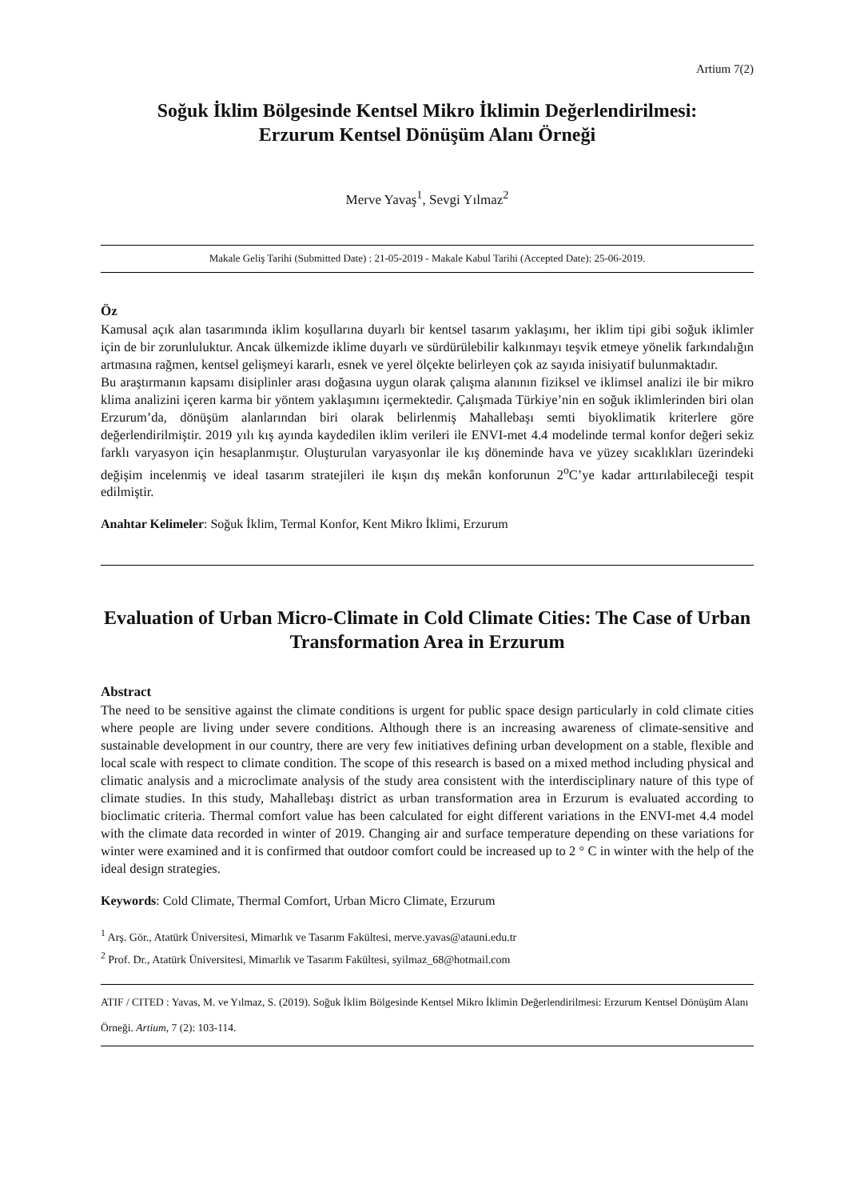Artium 7(2)
Soğuk İklim Bölgesinde Kentsel Mikro İklimin Değerlendirilmesi:
Erzurum Kentsel Dönüşüm Alanı Örneği
Merve Yavaş<sup>1</sup>, Sevgi Yılmaz<sup>2</sup>
Makale Geliş Tarihi (Submitted Date) : 21-05-2019 - Makale Kabul Tarihi (Accepted Date): 25-06-2019.
Öz
Kamusal açık alan tasarımında iklim koşullarına duyarlı bir kentsel tasarım yaklaşımı, her iklim tipi gibi soğuk iklimler için de bir zorunluluktur. Ancak ülkemizde iklime duyarlı ve sürdürülebilir kalkınmayı teşvik etmeye yönelik farkındalığın artmasına rağmen, kentsel gelişmeyi kararlı, esnek ve yerel ölçekte belirleyen çok az sayıda inisiyatif bulunmaktadır.
Bu araştırmanın kapsamı disiplinler arası doğasına uygun olarak çalışma alanının fiziksel ve iklimsel analizi ile bir mikro klima analizini içeren karma bir yöntem yaklaşımını içermektedir. Çalışmada Türkiye’nin en soğuk iklimlerinden biri olan Erzurum’da, dönüşüm alanlarından biri olarak belirlenmiş Mahallebaşı semti biyoklimatik kriterlere göre değerlendirilmiştir. 2019 yılı kış ayında kaydedilen iklim verileri ile ENVI-met 4.4 modelinde termal konfor değeri sekiz farklı varyasyon için hesaplanmıştır. Oluşturulan varyasyonlar ile kış döneminde hava ve yüzey sıcaklıkları üzerindeki değişim incelenmiş ve ideal tasarım stratejileri ile kışın dış mekân konforunun 2<sup>o</sup>C’ye kadar arttırılabileceği tespit edilmiştir.
Anahtar Kelimeler: Soğuk İklim, Termal Konfor, Kent Mikro İklimi, Erzurum
Evaluation of Urban Micro-Climate in Cold Climate Cities: The Case of Urban Transformation Area in Erzurum
Abstract
The need to be sensitive against the climate conditions is urgent for public space design particularly in cold climate cities where people are living under severe conditions. Although there is an increasing awareness of climate-sensitive and sustainable development in our country, there are very few initiatives defining urban development on a stable, flexible and local scale with respect to climate condition. The scope of this research is based on a mixed method including physical and climatic analysis and a microclimate analysis of the study area consistent with the interdisciplinary nature of this type of climate studies. In this study, Mahallebaşı district as urban transformation area in Erzurum is evaluated according to bioclimatic criteria. Thermal comfort value has been calculated for eight different variations in the ENVI-met 4.4 model with the climate data recorded in winter of 2019. Changing air and surface temperature depending on these variations for winter were examined and it is confirmed that outdoor comfort could be increased up to 2 ° C in winter with the help of the ideal design strategies.
Keywords: Cold Climate, Thermal Comfort, Urban Micro Climate, Erzurum
<sup>1</sup> Arş. Gör., Atatürk Üniversitesi, Mimarlık ve Tasarım Fakültesi, merve.yavas@atauni.edu.tr
<sup>2</sup> Prof. Dr., Atatürk Üniversitesi, Mimarlık ve Tasarım Fakültesi, syilmaz_68@hotmail.com
ATIF / CITED : Yavas, M. ve Yılmaz, S. (2019). Soğuk İklim Bölgesinde Kentsel Mikro İklimin Değerlendirilmesi: Erzurum Kentsel Dönüşüm Alanı Örneği. Artium, 7 (2): 103-114.